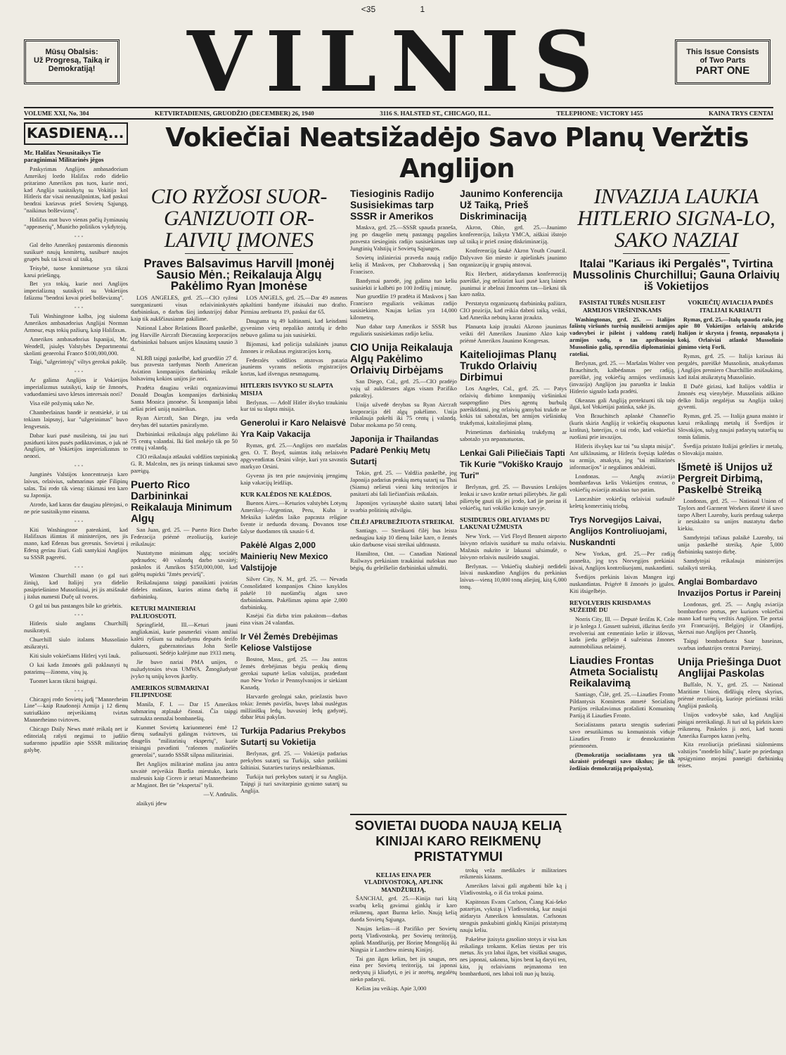<35 1
Mūsų Obalsis:
Už Progresą, Taiką ir
Demokratiją!
VILNIS
This Issue Consists
of Two Parts
PART ONE
VOLUME XXI, No. 304 KETVIRTADIENIS, GRUODŽIO (DECEMBER) 26, 1940 3116 S. HALSTED ST., CHICAGO, ILL. TELEPHONE: VICTORY 1455 KAINA TRYS CENTAI
KASDIENĄ...
Mr. Halifax Nesusitaikys Tie paraginimai Militarinės jėgos
Paskyrimas Anglijos ambasadorium Amreikoj lordo Halifax rodo didelio pritarimo Amerikos pas tuos, kurie nori, kad Anglija susitaikytų su Vokitija kol Hitleris dar visai nenusilpnintas, kad paskui bendrai kariavus prieš Sovietų Sąjungą, "naikinus bolševizmą".
Halifax mat buvo vienas pačių žymiausių "appeaserių", Municho politikos vykdytojų.
- - -
Gal delto Amerikoj pastaromis dienomis susikurė naujų komitetų, susiburė naujos grupės buk tai kovai už taiką.
Teisybė, tuose komitetuose yra tikrai karui priešingų.
Bet yra tokių, kurie nori Anglijos imperializmą sutaikyti su Vokietijos fašizmu "bendrai kovai prieš bolševizmą".
- - -
Tuli Washingtone kalba, jog siuloma Amerikos ambasadorius Anglijai Norman Armour, esąs tokių pažiurų, kaip Halifaxas.
Amerikos ambasadorius Ispanijai, Mr. Wendell, įsiulęs Valstybės Departmentui skolinti generolui Franco $100,000,000.
Taigi, "užgerintojų" viltys gerokai pakilę.
- - -
Ar galima Anglijos ir Vokietijos imperializmus sutaikyti, kaip tie žmonės, vaduodamiesi savo klesos interesais nori?
Visa eilė požymių sako Ne.
Chamberlainas bandė ir neatsiekė, ir tai tokiam laipsnyj, kur "užgerinimas" buvo lengvesnis.
Dabar kuri pusė nusileistų, tai jau turi pasiduoti kitos pusės padiktavimas, o juk nė Anglijos, nė Vokietijos imperializmas to nenori.
- - -
Jungtinės Valstijos koncentruoja karo laivus, orlaivius, submarinus apie Filipinų salas. Tai rodo tik vieną: tikimasi ten karo su Japonija.
Atrodo, kad karas dar daugiau plėtojasi, o ne prie susitaikymo einama.
- - -
Kiti Washingtone patenkinti, kad Halifaxas išimtas iš ministerijos, nes jis mano, kad Edenas bus geresnis. Sovietai į Edeną geriau žiuri. Gali santykiai Anglijos su SSSR pagerėti.
- - -
Winston Churchill mano (o gal turi žinių), kad Italijoj yra didelio pasipriešinimo Mussoliniui, jei jis atsišaukė į italus numesti Dučę už tvoros.
O gal tai bus pastangos bile ko griebtis.
- - -
Hitleris siulo anglams Churchillį nusikratyti.
Churchill siulo italams Mussolinio atsikratyti.
Kiti siulo vokiečiams Hitlerį vyti lauk.
O kai kada žmonės gali paklausyti tų patarimų—žinoma, visų jų.
Tuomet karas tikrai baigtųsi.
- - -
Chicagoj rodo Sovietų judį "Mannerheim Line"—kaip Raudonoji Armija į 12 dienų sutriuškino neįveikiamą tvirtas Mannerheimo tvirtoves.
Chicago Daily News matė reikalą net ir editorialą rašyti negimui to judžio sudaromo įspudžio apie SSSR militarinę galybę.
Vokiečiai Neatsižadėjo Savo Planų Veržtis Anglijon
CIO RYŽOSI SUOR-
GANIZUOTI OR-
LAIVIŲ ĮMONES
Praves Balsavimus Harvill Įmonėj Sausio Mėn.; Reikalauja Algų Pakėlimo Ryan Įmonėse
LOS ANGELES, grd. 25.—CIO ryžosi suorganizuoti visus orlaivininkystės darbininkus, o darbas šioj industrijoj dabar kaip tik aukščiausiame pakilime.
National Labor Relations Board paskelbė, jog Harville Aircraft Diecasting korporacijos darbininkai balsuos unijos klausimą sausio 3 d.
NLRB taipgi paskelbė, kad gruodžio 27 d. bus pravesta tardymas North American Aviation kompanijos darbininkų reikale balsavimų kokios unijos jie nori.
Pradėta daugiau veikti organizavimui Donald Douglas kompanijos darbininkų Santa Monica įmonėse. Ši kompanija labai aršiai prieš uniją nusiteikus.
Ryan Aircraft, San Diego, jau veda derybas dėl sutarties pasirašymo.
Darbininkai reikalauja algų pakėlimo iki 75 centų valandai. Iki šiol mokėjo tik po 50 centų į valandą.
CIO reikalauja atšaukti valdžios tarpininką G. R. Malcolm, nes jis neinąs tinkamai savo pareigų.
Puerto Rico Darbininkai Reikalauja Minimum Algų
San Juan, grd. 25. — Puerto Rico Darbo Federacija priėmė rezoliuciją, kurioje reikalauja:
Nustatymo minimum algų; socialės apdraudos; 40 valandų darbo savaitėj; paskolos iš Amrikos $150,000,000, kad galėtų nupirkti "žmės perviršį".
Reikalaujama taipgi panaikinti įvairias dideles mašinas, kurios atima darbą iš darbininkų.
KETURI MAINIERIAI PALIUOSUOTI.
Springfield, Ill.—Keturi jauni angliakasiai, kurie pasmerkti visam amžiui kalėti ryšium su nužudymu deputės šerifo dukters, gubernatoriaus John Stelle paliuosuoti. Sėdėjo kalėjime nuo 1933 metų.
Jie buvo nariai PMA unijos, o nužudytosios tėvas UMWA. Žmogžudystė įvyko tų unijų kovos įkaršty.
AMERIKOS SUBMARINAI FILIPINUOSE
Manila, F. I. — Dar 15 Amerikos submarinų atplaukė čionai. Čia taipgi sutraukta nemažai bombanešių.
Kuomet Sovietų kariuomenei ėmė 12 dienų sudaužyti galingas tvirtoves, tai daugelis "militarinių ekspertų", kurie teisingai pavadinti "rašomos mašinėlės generolai", surado SSSR silpna militariniai.
Bet Anglijos militarinė mašina jau antra savaitė neįveikia Bardia miestuko, kuris mažesnis kaip Cicero ir neturi Mannerheimo ar Maginot. Bet tie "ekspertai" tyli.
—V. Andrulis.
alaikyti jdew
LOS ANGELS, grd. 25.—Dar 49 asmens apkaltinti bandyme išsisukti nuo drafto. Pirmiau areštuota 19, paskui dar 65.
Dauguma tų 49 kaltinami, kad keisdami gyvenimo vietą nepaliko antrašų ir delto nebuvo galima su jais susisiekti.
Bijomasi, kad policija sulaikinės jaunus žmones ir reikalaus registracijos kortų.
Federalės valdžios atstovas pataria jauniems vyrams nešiotis registracijos kortas, kad išvengus nesmagumų.
HITLERIS ISVYKO SU SLAPTA MISIJA
Berlynas. — Adolf Hitler išvyko traukiniu kur tai su slapta misija.
Generolui ir Karo Nelaisvė Yra Kaip Vakacija
Rymas, grd. 25.—Anglijos oro maršalas gen. O. T. Boyd, suimtas italų nelaisvėn apgyvendintas Orsini viloje, kuri yra savastis markyzo Orsini.
Gyvena jis ten prie naujovinių įrengimų kaip vakacijų leidžiąs.
KUR KALĖDOS NE KALĖDOS.
Buenos Aires.—Keturios valstybės Lotynų Amerikoj—Argentina, Peru, Kuba ir Meksika kalėdas laiko paprasta religine švente ir neduoda dovanų. Dovanos tose šalyse duodamos tik sausio 6 d.
Pakėlė Algas 2,000 Mainierių New Mexico Valstijoje
Silver City, N. M., grd. 25. — Nevada Consolidated kompanijos Chino kasyklos pakėlė 10 nuošimčių algas savo darbininkams. Pakėlimas apima apie 2,000 darbininkų.
Kasėjai čia dirba trim pakaitom—darbas eina visas 24 valandas.
Ir Vėl Žemės Drebėjimas Keliose Valstijose
Boston, Mass., grd. 25. — Jau antras žemės drebėjimas bėgiu penkių dienų gerokai supurtė kelias valstijas, pradedant nuo New Yorko ir Pennsylvanijos ir siekiant Kanadą.
Harvardo geologai sako, priežastis buvo tokia: žemės paviršis, buvęs labai nuslėgtas milžiniškų ledų, buvusioj ledų gadynėj, dabar lėtai pakylas.
Turkija Padarius Prekybos Sutartį su Vokietija
Berlynas, grd. 25. — Vokietija padarius prekybos sutartį su Turkija, sako patikimi šaltiniai. Sutarties turinys neskelbiamas.
Turkija turi prekybos sutartį ir su Anglija. Taipgi ji turi savitarpinio gynimo sutartį su Anglija.
Tiesioginis Radijo Susisiekimas tarp SSSR ir Amerikos
Maskva, grd. 25.—SSSR spauda praneša, jog po daugelio metų pastangų pagalios pravesta tiesioginis radijo susisiekimas tarp Jungtinių Valstijų ir Sovietų Sąjungos.
Sovietų inžinieriai praveda naują radijo kelią iš Maskvos, per Chabarovską į San Francisco.
Bandymai parodė, jog galima tuo keliu susisiekti ir kalbėti po 100 žodžių į minutę.
Nuo gruodžio 19 pradėta iš Maskvos į San Francisco reguliaris veikimas radijo susisiekimo. Naujas kelias yra 14,000 kilometrų.
Nuo dabar tarp Amerikos ir SSSR bus reguliaris susisiekimas radijo keliu.
CIO Unija Reikalauja Algų Pakėlimo Orlaivių Dirbėjams
San Diego, Cal., grd. 25.—CIO pradėjo vajų už aukštesnes algas visam Pacifiko pakraštyj.
Unija užvedė derybas su Ryan Aircraft korporacija dėl algų pakėlimo. Unija reikalauja pakelti iki 75 centų į valandą. Dabar mokama po 50 centų.
Japonija ir Thailandas Padarė Penkių Metų Sutartį
Tokio, grd. 25. — Valdžia paskelbė, jog Japonija padarius penkių metų sutartį su Thai (Siamu) neliesti vieni kitų teritorijos ir pasitarti abi šali liečiančiais reikalais.
Japonijos vyriausybė skaito sutartį labai svarbia politinių atžvilgiu.
ČILĖJ APRUBEŽIUOTA STREIKAI.
Santiago. — Streikuoti čilėj bus leista nedaugiau kaip 10 dienų laike karo, o žemės ukio darbuose visai streikai uždrausta.
Hamilton, Ont. — Canadian National Railways prekiniam traukiniui nušokus nuo bėgių, du geležkelio darbininkai užmušti.
Jaunimo Konferencija Už Taiką, Prieš Diskriminaciją
Akron, Ohio, grd. 25.—Jaunimo konferencija, laikyta YMCA, aiškiai išstojo už taiką ir prieš rasinę diskriminaciją.
Konferenciją šaukė Akron Youth Council. Dalyvavo šio miesto ir apielinkės jaunimo organizacijų ir grupių atstovai.
Rix Herbert, atidarydamas konferenciją pareiškė, jog nežiūrint kuri pusė karą laimės jaunimui ir abelnai žmonėms tas—liekasi tik karo našta.
Perstatyta organizuotų darbininkų pažiūra, CIO pozicija, kad reikia daboti taiką, veikti, kad Amerika nebūtų karan įtraukta.
Planuota kaip įtraukti Akrono jaunimas veikti dėl Amerikos Jaunimo Akto kaip priėmė Amerikos Jaunimo Kongresas.
Kaiteliojimas Planų Trukdo Orlaivių Dirbimui
Los Angeles, Cal., grd. 25. — Patys orlaivių dirbimo kompanijų viršininkai susprogdino Dies agentų burbulą pareikšdami, jog orlaivių gamybai trukdo ne kokis tai sabotažas, bet armijos viršininkų trukdymai, kaitaliojimai planų.
Primetimas darbininkų trukdymą ar sabotažo yra nepamatuotas.
Lenkai Gali Piliečiais Tapti Tik Kurie "Vokiško Kraujo Turi"
Berlynas, grd. 25. — Buvusios Lenkijos lenkai ir savo krašte neturi pilietybės. Jie gali pilietybę gauti tik jei įrodo, kad jie paeina iš vokiečių, turi vokiško kraujo savyje.
SUSIDURUS ORLAIVIAMS DU LAKUNAI UŽMUSTA
New York. — Virš Floyd Bennett airporto laivyno orlaivis susidurė su mažu orlaiviu. Mažasis nukrito ir lakunai užsimušė, o laivyno orlaivis nusileido saugiai.
Berlynas. — Vokiečių skubieji nedideli laivai nuskandino Anglijos du prekinius laivus—vieną 10,000 tonų aliejinį, kitą 6,000 tonų.
INVAZIJA LAUKIA HITLERIO SIGNA-LO, SAKO NAZIAI
Italai "Kariaus iki Pergalės", Tvirtina Mussolinis Churchillui; Gauna Orlaivių iš Vokietijos
FASISTAI TURĖS NUSILEIST ARMIJOS VIRŠININKAMS
Washingtonas, grd. 25. — Italijos fašistų viršunės turėsią nusileisti armijos vadovybei ir įsileist į valdonų ratelį armijos vadų, o tas apribuosiąs Mussolinio galią, sprendžia diplomatiniai rateliai.
Berlynas, grd. 25. — Maršalas Walter von Brauchitsch, kalbėdamas per radiją, pareiškė, jog vokiečių armijos veržimasis (invazija) Anglijon jau paruošta ir laukia Hitlerio signalo kada pradėti.
Okeanas gali Angliją protektuoti tik taip ilgai, kol Vokietijai patinka, sakė jis.
Von Brauchitsch aplankė Channel'io (kuris skiria Angliją ir vokiečių okupuotus kraštus), baterijas, o tai rodo, kad vokiečiai ruošiasi prie invazijos.
Hitleris išvykęs kur tai "su slapta misija". Ant užklausimų, ar Hitleris švęsiąs kalėdas su armija, atsakyta, jog "tai militarinės informacijos" ir negalimos atskleisti.
Londonas. — Anglų aviacija bombardavus kelis Vokietijos centrus, o vokiečių aviacija atsakius tuo patim.
Lancashire vokiečių orlaiviai sudaužė keletą komercinių triobų.
Trys Norvegijos Laivai, Anglijos Kontroliuojami, Nuskandnti
New Yorkas, grd. 25.—Per radiją pranešta, jog trys Norvegijos prekiniai laivai, Anglijos kontroliuojami, nuskandinti.
Švedijos prekinis laivas Mangen irgi nuskandintas. Prigėrė 8 žmonės jo įgulos. Kiti išsigelbėjo.
REVOLVERIS KRISDAMAS SUŽEIDĖ DU
Norris City, Ill. — Deputė šerifas K. Cole ir jo kolega J. Gassett sužeisti, iškritus šerifo revolveriui ant cementinio kelio ir iššovus, kada jiedu gelbėjo 4 sužeistus žmones automobiliaus nelaimėj.
Liaudies Frontas Atmeta Socialistų Reikalavimą
Santiago, Čilė, grd. 25.—Liaudies Fronto Pildantysis Komitetas atmetė Socialistų Partijos reikalavimus prašalinti Komunistų Partiją iš Liaudies Fronto.
Socialistams patarta stengtis suderinti savo nesutikimus su komunistais viduje Liaudies Fronto ir demokratinėm priemonėm.
(Demokratija socialistams yra tik skraistė pridengti savo tikslus; jie tik žodžiais demokratiją pripažysta).
VOKIEČIŲ AVIACIJA PADĖS ITALIJAI KARIAUTI
Rymas, grd. 25.—Italų spauda rašo, jog apie 80 Vokietijos orlaivių atskrido Italijon ir skrysta į frontą, nepasakyta į kokį. Orlaiviai atlankė Mussolinio gimimo vietą Forli.
Rymas, grd. 25. — Italija kariaus iki pergalės, pareiškė Mussolinis, atsakydamas į Anglijos premiero Churchillio atsišaukimą, kad italai atsikratytų Mussolinio.
Il Dučė giriasi, kad Italijos valdžia ir žmonės esą vienybėje. Mussolinis aiškino delko Italija negalėjus su Anglija taikoj gyventi.
Rymas, grd. 25. — Italija gauna maisto ir karui reikalingų metalų iš Švedijos ir Slovakijos, sulyg naujai padarytų sutarčių su tomis šalimis.
Švedija pristato Italijai geležies ir metalų, o Slovakija maisto.
Išmetė iš Unijos už Pergreit Dirbimą, Paskelbė Streiką
Londonas, grd. 25. — National Union of Taylors and Garment Workers išmetė iš savo tarpo Albert Lazenby, kuris perdaug sukerpa ir nesiskaito su unijos nustatytu darbo kiekiu.
Samdytojai tačiaus palaikė Lazenby, tai unija paskelbė streiką. Apie 5,000 darbininkų sustojo dirbę.
Samdytojai reikalauja ministerijos sulaikyti streiką.
Anglai Bombardavo Invazijos Portus ir Pareinį
Londonas, grd. 25. — Anglų aviacija bombardavo portus, per kuriuos vokiečiai mano kad turėtų veržtis Anglijon. Tie portai yra Francuzijoj, Belgijoj ir Olandijoj, skersai nuo Anglijos per Chanelą.
Taipgi bombarduota Saar baseinas, svarbus industrijos centrai Pareinyj.
Unija Priešinga Duot Anglijai Paskolas
Buffalo, N. Y., grd. 25. — National Maritime Union, didžiųjų ežerų skyrius, priėmė rezoliuciją, kurioje priešinasi teikti Anglijai paskolą.
Unijos vadovybė sako, kad Anglijai pinigai nereikalingi. Ji turi už ką pirktis karo reikmenų. Paskolos ji nori, kad tuomi Amerika Europos karan įveltų.
Kita rezoliucija priešinasi siūlomiems valstijos "modelio bilių", kurie po priedanga apsigynimo mojasi paneigti darbininkų teises.
SOVIETAI DUODA NAUJĄ KELIĄ KINIJAI KARO REIKMENŲ PRISTATYMUI
KELIAS EINA PER VLADIVOSTOKĄ, APLINK MANDŽURIJĄ.
ŠANCHAI, grd. 25.—Kinija turi kitą svarbų kelią gavimui ginklų ir karo reikmenų, apart Burma kelio. Naują kelią duoda Sovietų Sąjunga.
Naujas kelias—iš Pacifiko per Sovietų portą Vladivostoką, per Sovietų teritoriją, aplink Mandžuriją, per Išorinę Mongoliją iki Ningsia ir Lanchow miestų Kinijoj.
Tai gan ilgas kelias, bet jis saugus, nes eina per Sovietų teritoriją, tai japonai nedrystų ji kliudyti, o jei ir norėtų, negalėtų nieko padaryti.
Kelias jau veikiąs. Apie 3,000
trokų veža medikales ir militarines reikmenis kinams.
Amerikos laivai gali atgabenti bile ką į Vladivostoką, o iš čia trokai paima.
Kapitonas Evans Carlson, Čiang Kai-šeko patarėjas, vykstąs į Vladivostoką, kur naujai atidaryta Amerikos konsulatas. Carlsonas stengsis paskubinti ginklų Kinijai pristatymą nauju keliu.
Pakelėse įtaisyta gasolino stotys ir visa kas reikalinga trokams. Kelias tiestas per tris metus. Jis yra labai ilgas, bet visiškai saugus, nes japonai, sakoma, bijos bent ką daryti ten, kita, jų orlaiviams neįmanoma ten bombarduoti, nes labai toli nuo jų bazių.